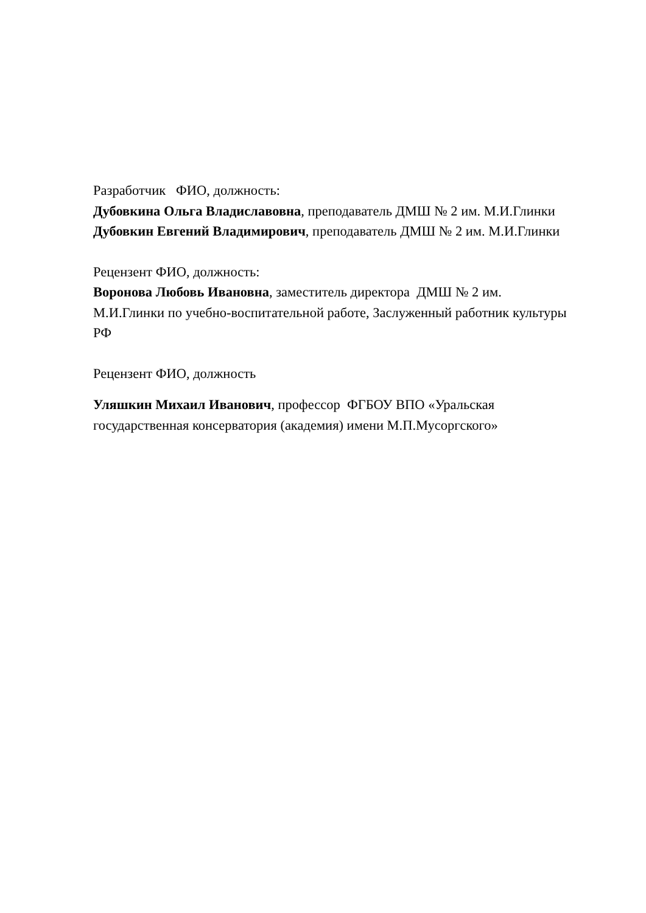Разработчик ФИО, должность:
Дубовкина Ольга Владиславовна, преподаватель ДМШ № 2 им. М.И.Глинки
Дубовкин Евгений Владимирович, преподаватель ДМШ № 2 им. М.И.Глинки
Рецензент ФИО, должность:
Воронова Любовь Ивановна, заместитель директора ДМШ № 2 им. М.И.Глинки по учебно-воспитательной работе, Заслуженный работник культуры РФ
Рецензент ФИО, должность
Уляшкин Михаил Иванович, профессор ФГБОУ ВПО «Уральская государственная консерватория (академия) имени М.П.Мусоргского»